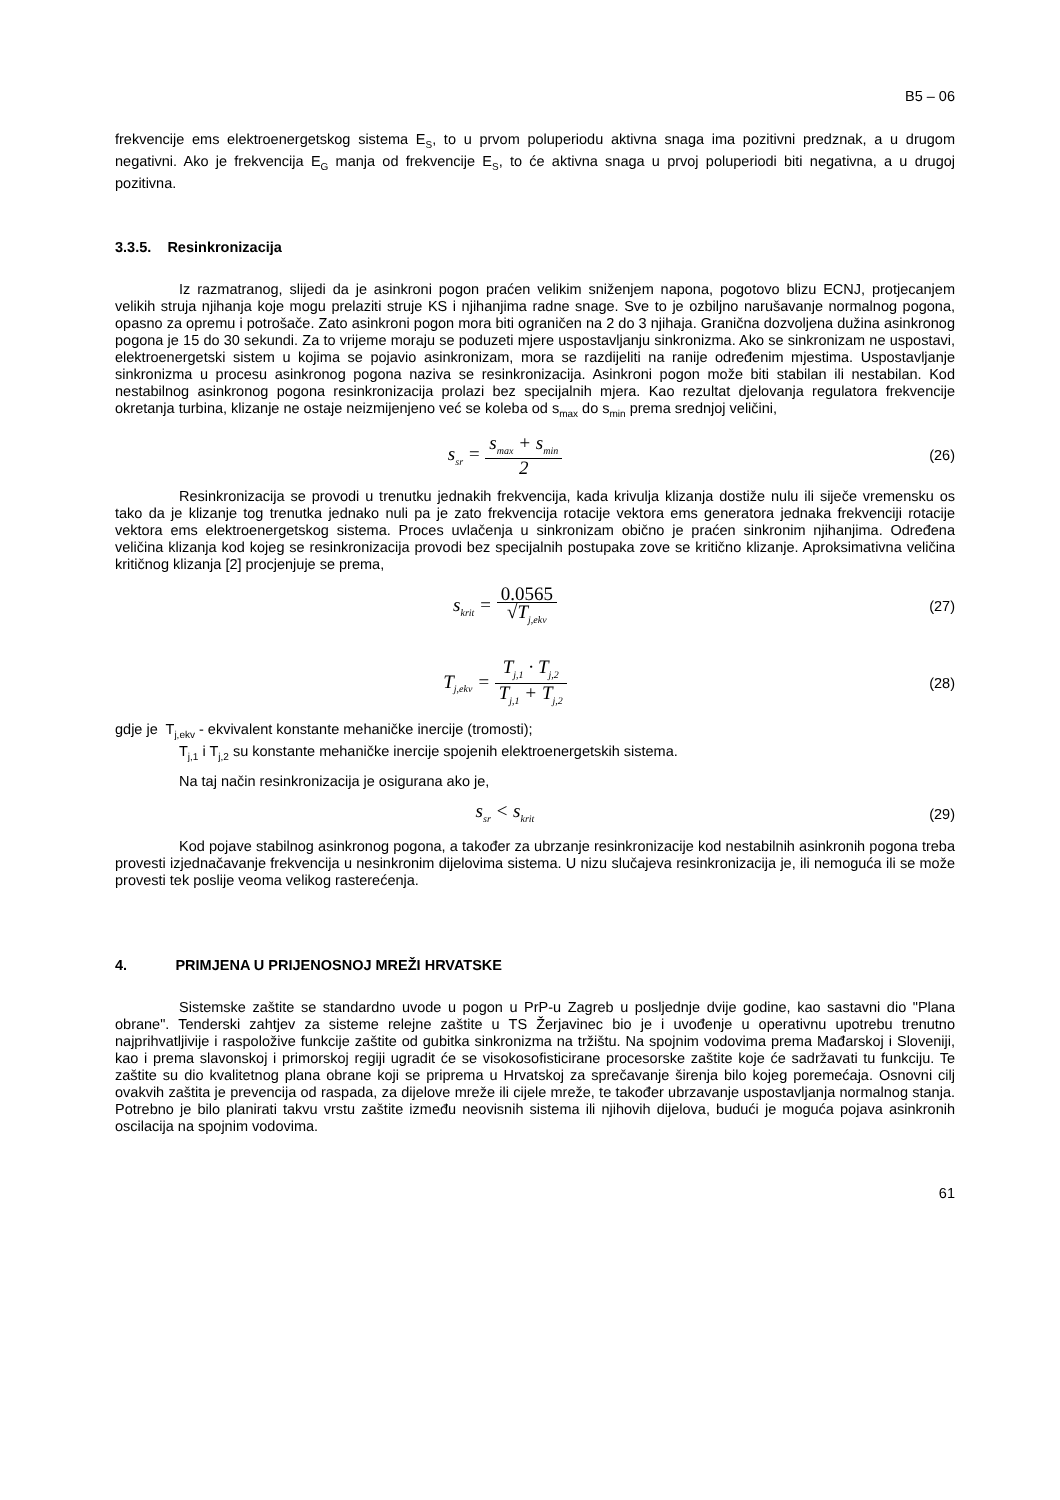B5 – 06
frekvencije ems elektroenergetskog sistema E<sub>S</sub>, to u prvom poluperiodu aktivna snaga ima pozitivni predznak, a u drugom negativni. Ako je frekvencija E<sub>G</sub> manja od frekvencije E<sub>S</sub>, to će aktivna snaga u prvoj poluperiodi biti negativna, a u drugoj pozitivna.
3.3.5. Resinkronizacija
Iz razmatranog, slijedi da je asinkroni pogon praćen velikim sniženjem napona, pogotovo blizu ECNJ, protjecanjem velikih struja njihanja koje mogu prelaziti struje KS i njihanjima radne snage. Sve to je ozbiljno narušavanje normalnog pogona, opasno za opremu i potrošače. Zato asinkroni pogon mora biti ograničen na 2 do 3 njihaja. Granična dozvoljena dužina asinkronog pogona je 15 do 30 sekundi. Za to vrijeme moraju se poduzeti mjere uspostavljanju sinkronizma. Ako se sinkronizam ne uspostavi, elektroenergetski sistem u kojima se pojavio asinkronizam, mora se razdijeliti na ranije određenim mjestima. Uspostavljanje sinkronizma u procesu asinkronog pogona naziva se resinkronizacija. Asinkroni pogon može biti stabilan ili nestabilan. Kod nestabilnog asinkronog pogona resinkronizacija prolazi bez specijalnih mjera. Kao rezultat djelovanja regulatora frekvencije okretanja turbina, klizanje ne ostaje neizmijenjeno već se koleba od s<sub>max</sub> do s<sub>min</sub> prema srednjoj veličini,
s<sub>sr</sub> = s<sub>max</sub> + s<sub>min</sub> 2
(26)
Resinkronizacija se provodi u trenutku jednakih frekvencija, kada krivulja klizanja dostiže nulu ili siječe vremensku os tako da je klizanje tog trenutka jednako nuli pa je zato frekvencija rotacije vektora ems generatora jednaka frekvenciji rotacije vektora ems elektroenergetskog sistema. Proces uvlačenja u sinkronizam obično je praćen sinkronim njihanjima. Određena veličina klizanja kod kojeg se resinkronizacija provodi bez specijalnih postupaka zove se kritično klizanje. Aproksimativna veličina kritičnog klizanja [2] procjenjuje se prema,
s<sub>krit</sub> = 0.0565 √T<sub>j,ekv</sub>
(27)
T<sub>j,ekv</sub> = T<sub>j,1</sub> · T<sub>j,2</sub> T<sub>j,1</sub> + T<sub>j,2</sub>
(28)
gdje je T<sub>j,ekv</sub> - ekvivalent konstante mehaničke inercije (tromosti);
T<sub>j,1</sub> i T<sub>j,2</sub> su konstante mehaničke inercije spojenih elektroenergetskih sistema.
Na taj način resinkronizacija je osigurana ako je,
s<sub>sr</sub> < s<sub>krit</sub>
(29)
Kod pojave stabilnog asinkronog pogona, a također za ubrzanje resinkronizacije kod nestabilnih asinkronih pogona treba provesti izjednačavanje frekvencija u nesinkronim dijelovima sistema. U nizu slučajeva resinkronizacija je, ili nemoguća ili se može provesti tek poslije veoma velikog rasterećenja.
4. PRIMJENA U PRIJENOSNOJ MREŽI HRVATSKE
Sistemske zaštite se standardno uvode u pogon u PrP-u Zagreb u posljednje dvije godine, kao sastavni dio "Plana obrane". Tenderski zahtjev za sisteme relejne zaštite u TS Žerjavinec bio je i uvođenje u operativnu upotrebu trenutno najprihvatljivije i raspoložive funkcije zaštite od gubitka sinkronizma na tržištu. Na spojnim vodovima prema Mađarskoj i Sloveniji, kao i prema slavonskoj i primorskoj regiji ugradit će se visokosofisticirane procesorske zaštite koje će sadržavati tu funkciju. Te zaštite su dio kvalitetnog plana obrane koji se priprema u Hrvatskoj za sprečavanje širenja bilo kojeg poremećaja. Osnovni cilj ovakvih zaštita je prevencija od raspada, za dijelove mreže ili cijele mreže, te također ubrzavanje uspostavljanja normalnog stanja. Potrebno je bilo planirati takvu vrstu zaštite između neovisnih sistema ili njihovih dijelova, budući je moguća pojava asinkronih oscilacija na spojnim vodovima.
61